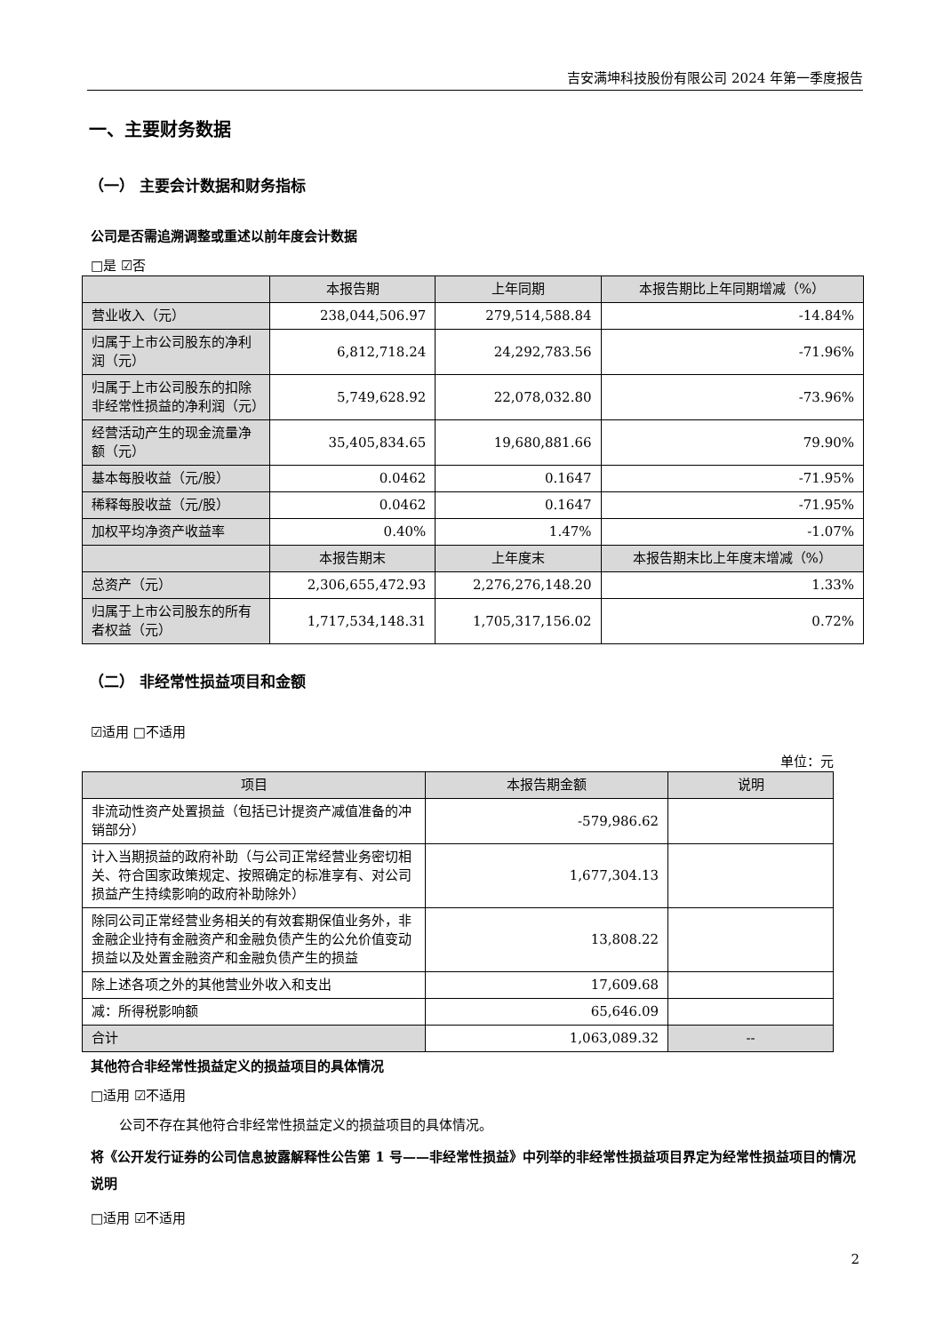吉安满坤科技股份有限公司 2024 年第一季度报告
一、主要财务数据
（一） 主要会计数据和财务指标
公司是否需追溯调整或重述以前年度会计数据
□是 ☑否
| | 本报告期 | 上年同期 | 本报告期比上年同期增减（%） |
| --- | --- | --- | --- |
| 营业收入（元） | 238,044,506.97 | 279,514,588.84 | -14.84% |
| 归属于上市公司股东的净利润（元） | 6,812,718.24 | 24,292,783.56 | -71.96% |
| 归属于上市公司股东的扣除非经常性损益的净利润（元） | 5,749,628.92 | 22,078,032.80 | -73.96% |
| 经营活动产生的现金流量净额（元） | 35,405,834.65 | 19,680,881.66 | 79.90% |
| 基本每股收益（元/股） | 0.0462 | 0.1647 | -71.95% |
| 稀释每股收益（元/股） | 0.0462 | 0.1647 | -71.95% |
| 加权平均净资产收益率 | 0.40% | 1.47% | -1.07% |
| | 本报告期末 | 上年度末 | 本报告期末比上年度末增减（%） |
| 总资产（元） | 2,306,655,472.93 | 2,276,276,148.20 | 1.33% |
| 归属于上市公司股东的所有者权益（元） | 1,717,534,148.31 | 1,705,317,156.02 | 0.72% |
（二） 非经常性损益项目和金额
☑适用 □不适用
单位：元
| 项目 | 本报告期金额 | 说明 |
| --- | --- | --- |
| 非流动性资产处置损益（包括已计提资产减值准备的冲销部分） | -579,986.62 | |
| 计入当期损益的政府补助（与公司正常经营业务密切相关、符合国家政策规定、按照确定的标准享有、对公司损益产生持续影响的政府补助除外） | 1,677,304.13 | |
| 除同公司正常经营业务相关的有效套期保值业务外，非金融企业持有金融资产和金融负债产生的公允价值变动损益以及处置金融资产和金融负债产生的损益 | 13,808.22 | |
| 除上述各项之外的其他营业外收入和支出 | 17,609.68 | |
| 减：所得税影响额 | 65,646.09 | |
| 合计 | 1,063,089.32 | -- |
其他符合非经常性损益定义的损益项目的具体情况
□适用 ☑不适用
公司不存在其他符合非经常性损益定义的损益项目的具体情况。
将《公开发行证券的公司信息披露解释性公告第 1 号——非经常性损益》中列举的非经常性损益项目界定为经常性损益项目的情况说明
□适用 ☑不适用
2